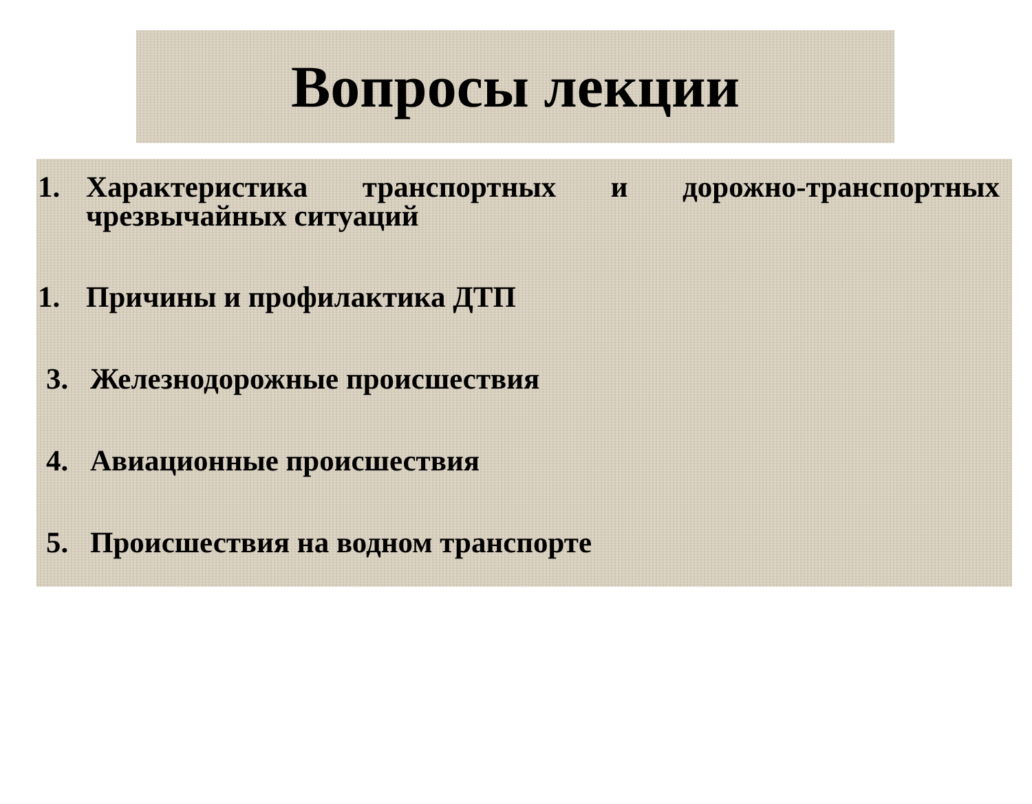Вопросы лекции
1. Характеристика транспортных и дорожно-транспортных чрезвычайных ситуаций
1. Причины и профилактика ДТП
3. Железнодорожные происшествия
4. Авиационные происшествия
5. Происшествия на водном транспорте